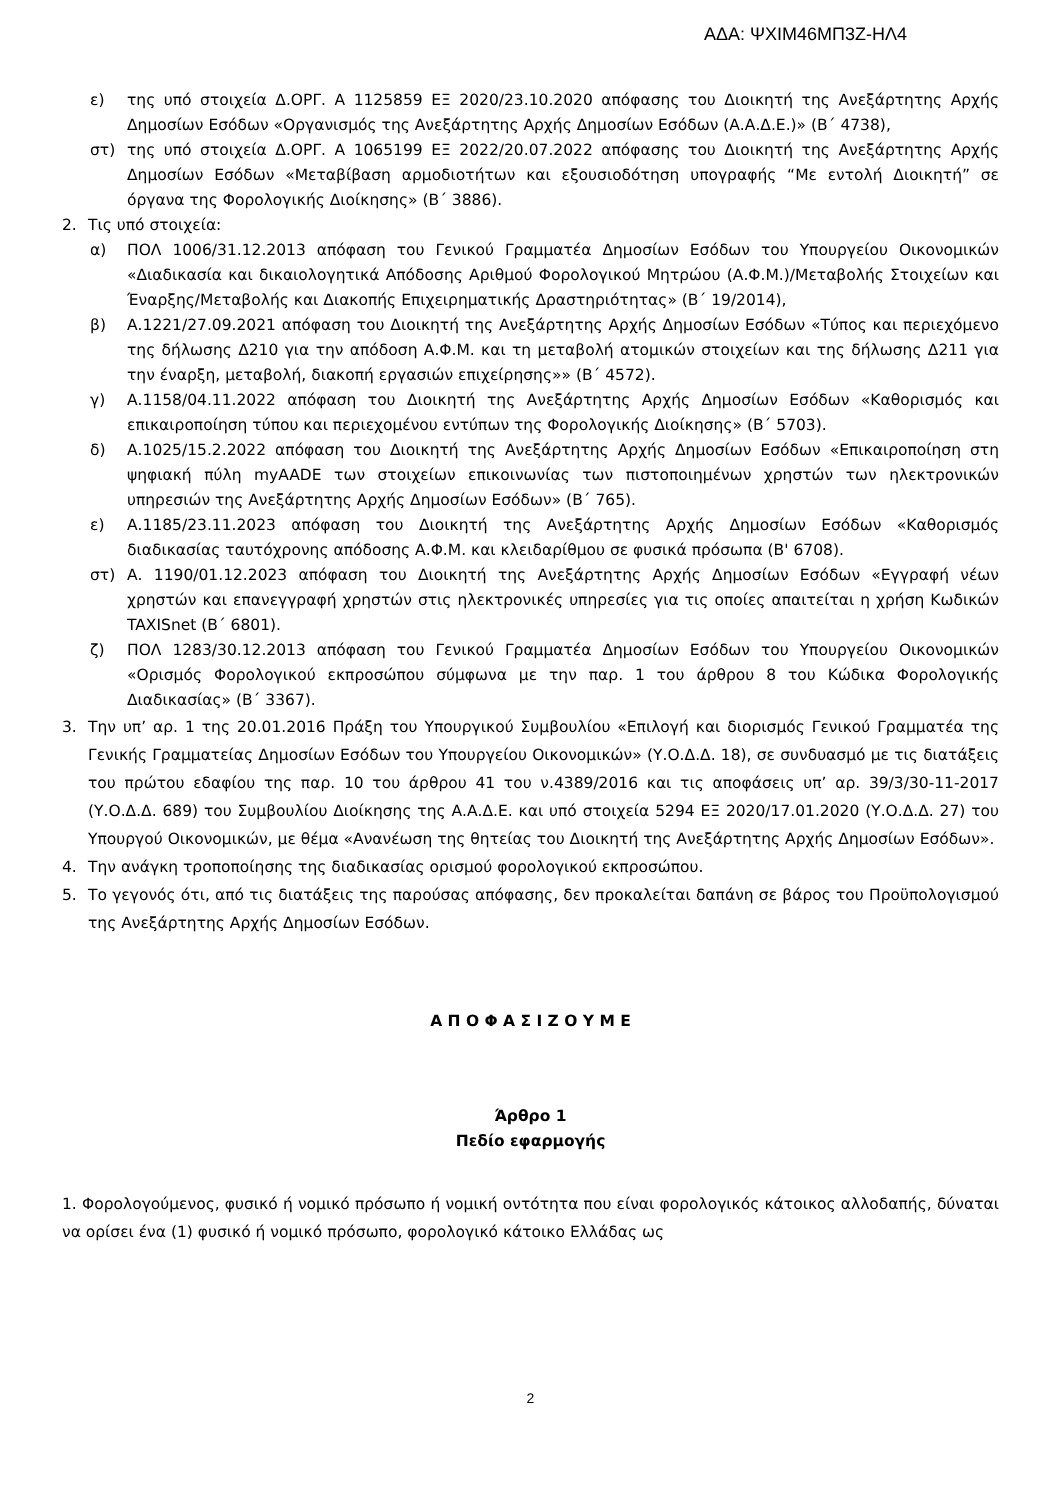ΑΔΑ: ΨΧΙΜ46ΜΠ3Ζ-ΗΛ4
ε) της υπό στοιχεία Δ.ΟΡΓ. Α 1125859 ΕΞ 2020/23.10.2020 απόφασης του Διοικητή της Ανεξάρτητης Αρχής Δημοσίων Εσόδων «Οργανισμός της Ανεξάρτητης Αρχής Δημοσίων Εσόδων (Α.Α.Δ.Ε.)» (Β΄ 4738),
στ) της υπό στοιχεία Δ.ΟΡΓ. Α 1065199 ΕΞ 2022/20.07.2022 απόφασης του Διοικητή της Ανεξάρτητης Αρχής Δημοσίων Εσόδων «Μεταβίβαση αρμοδιοτήτων και εξουσιοδότηση υπογραφής “Με εντολή Διοικητή” σε όργανα της Φορολογικής Διοίκησης» (Β΄ 3886).
2. Τις υπό στοιχεία:
α) ΠΟΛ 1006/31.12.2013 απόφαση του Γενικού Γραμματέα Δημοσίων Εσόδων του Υπουργείου Οικονομικών «Διαδικασία και δικαιολογητικά Απόδοσης Αριθμού Φορολογικού Μητρώου (Α.Φ.Μ.)/Μεταβολής Στοιχείων και Έναρξης/Μεταβολής και Διακοπής Επιχειρηματικής Δραστηριότητας» (Β΄ 19/2014),
β) Α.1221/27.09.2021 απόφαση του Διοικητή της Ανεξάρτητης Αρχής Δημοσίων Εσόδων «Τύπος και περιεχόμενο της δήλωσης Δ210 για την απόδοση Α.Φ.Μ. και τη μεταβολή ατομικών στοιχείων και της δήλωσης Δ211 για την έναρξη, μεταβολή, διακοπή εργασιών επιχείρησης»» (Β΄ 4572).
γ) Α.1158/04.11.2022 απόφαση του Διοικητή της Ανεξάρτητης Αρχής Δημοσίων Εσόδων «Καθορισμός και επικαιροποίηση τύπου και περιεχομένου εντύπων της Φορολογικής Διοίκησης» (Β΄ 5703).
δ) Α.1025/15.2.2022 απόφαση του Διοικητή της Ανεξάρτητης Αρχής Δημοσίων Εσόδων «Επικαιροποίηση στη ψηφιακή πύλη myAADE των στοιχείων επικοινωνίας των πιστοποιημένων χρηστών των ηλεκτρονικών υπηρεσιών της Ανεξάρτητης Αρχής Δημοσίων Εσόδων» (Β΄ 765).
ε) Α.1185/23.11.2023 απόφαση του Διοικητή της Ανεξάρτητης Αρχής Δημοσίων Εσόδων «Καθορισμός διαδικασίας ταυτόχρονης απόδοσης Α.Φ.Μ. και κλειδαρίθμου σε φυσικά πρόσωπα (Β' 6708).
στ) Α. 1190/01.12.2023 απόφαση του Διοικητή της Ανεξάρτητης Αρχής Δημοσίων Εσόδων «Εγγραφή νέων χρηστών και επανεγγραφή χρηστών στις ηλεκτρονικές υπηρεσίες για τις οποίες απαιτείται η χρήση Κωδικών TAXISnet (Β΄ 6801).
ζ) ΠΟΛ 1283/30.12.2013 απόφαση του Γενικού Γραμματέα Δημοσίων Εσόδων του Υπουργείου Οικονομικών «Ορισμός Φορολογικού εκπροσώπου σύμφωνα με την παρ. 1 του άρθρου 8 του Κώδικα Φορολογικής Διαδικασίας» (Β΄ 3367).
3. Την υπ’ αρ. 1 της 20.01.2016 Πράξη του Υπουργικού Συμβουλίου «Επιλογή και διορισμός Γενικού Γραμματέα της Γενικής Γραμματείας Δημοσίων Εσόδων του Υπουργείου Οικονομικών» (Υ.Ο.Δ.Δ. 18), σε συνδυασμό με τις διατάξεις του πρώτου εδαφίου της παρ. 10 του άρθρου 41 του ν.4389/2016 και τις αποφάσεις υπ’ αρ. 39/3/30-11-2017 (Υ.Ο.Δ.Δ. 689) του Συμβουλίου Διοίκησης της Α.Α.Δ.Ε. και υπό στοιχεία 5294 ΕΞ 2020/17.01.2020 (Υ.Ο.Δ.Δ. 27) του Υπουργού Οικονομικών, με θέμα «Ανανέωση της θητείας του Διοικητή της Ανεξάρτητης Αρχής Δημοσίων Εσόδων».
4. Την ανάγκη τροποποίησης της διαδικασίας ορισμού φορολογικού εκπροσώπου.
5. Το γεγονός ότι, από τις διατάξεις της παρούσας απόφασης, δεν προκαλείται δαπάνη σε βάρος του Προϋπολογισμού της Ανεξάρτητης Αρχής Δημοσίων Εσόδων.
Α Π Ο Φ Α Σ Ι Ζ Ο Υ Μ Ε
Άρθρο 1
Πεδίο εφαρμογής
1. Φορολογούμενος, φυσικό ή νομικό πρόσωπο ή νομική οντότητα που είναι φορολογικός κάτοικος αλλοδαπής, δύναται να ορίσει ένα (1) φυσικό ή νομικό πρόσωπο, φορολογικό κάτοικο Ελλάδας ως
2